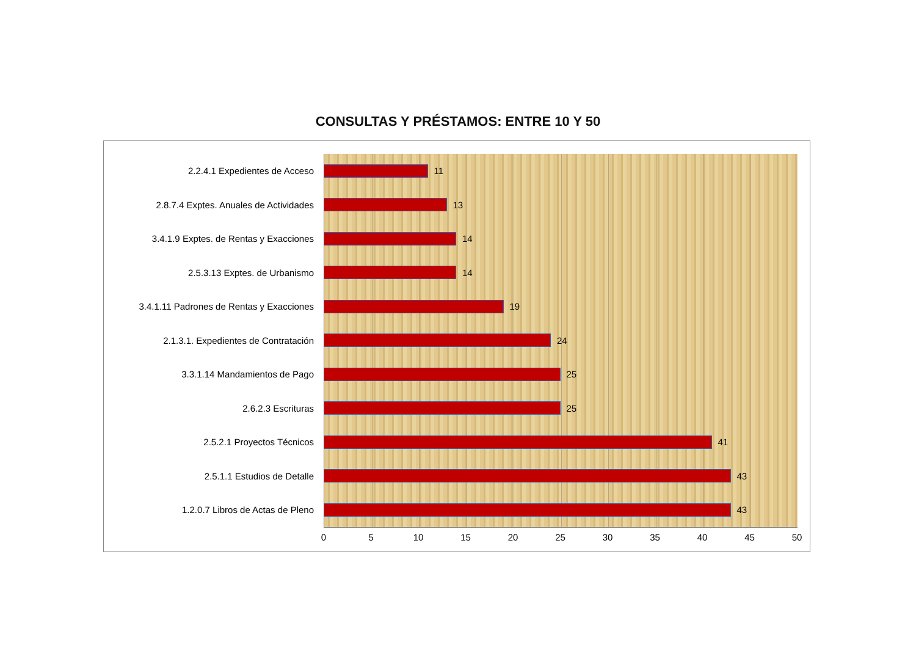CONSULTAS Y PRÉSTAMOS: ENTRE 10 Y 50
2.2.4.1 Expedientes de Acceso 11
2.8.7.4 Exptes. Anuales de Actividades 13
3.4.1.9 Exptes. de Rentas y Exacciones 14
2.5.3.13 Exptes. de Urbanismo 14
3.4.1.11 Padrones de Rentas y Exacciones
19
2.1.3.1. Expedientes de Contratación 24
3.3.1.14 Mandamientos de Pago 25
2.6.2.3 Escrituras 25
2.5.2.1 Proyectos Técnicos 41
2.5.1.1 Estudios de Detalle 43
1.2.0.7 Libros de Actas de Pleno 43
0 5 10 15 20 25 30 35 40 45 50